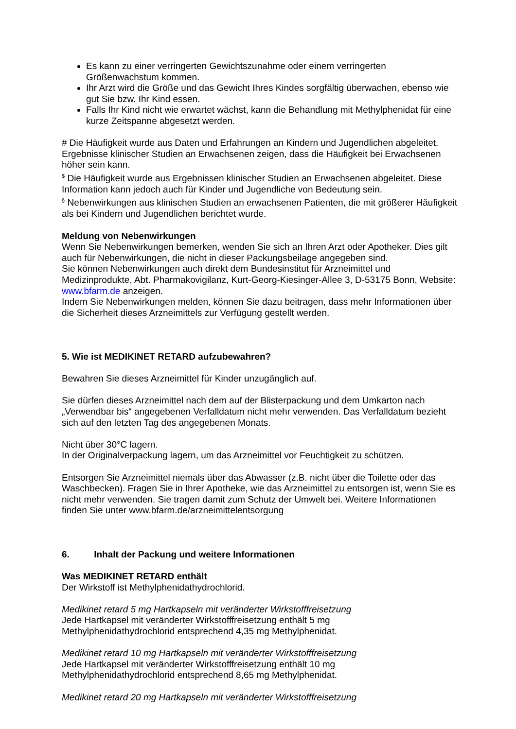Es kann zu einer verringerten Gewichtszunahme oder einem verringerten Größenwachstum kommen.
Ihr Arzt wird die Größe und das Gewicht Ihres Kindes sorgfältig überwachen, ebenso wie gut Sie bzw. Ihr Kind essen.
Falls Ihr Kind nicht wie erwartet wächst, kann die Behandlung mit Methylphenidat für eine kurze Zeitspanne abgesetzt werden.
# Die Häufigkeit wurde aus Daten und Erfahrungen an Kindern und Jugendlichen abgeleitet. Ergebnisse klinischer Studien an Erwachsenen zeigen, dass die Häufigkeit bei Erwachsenen höher sein kann.
<sup>$</sup> Die Häufigkeit wurde aus Ergebnissen klinischer Studien an Erwachsenen abgeleitet. Diese Information kann jedoch auch für Kinder und Jugendliche von Bedeutung sein.
<sup>§</sup> Nebenwirkungen aus klinischen Studien an erwachsenen Patienten, die mit größerer Häufigkeit als bei Kindern und Jugendlichen berichtet wurde.
Meldung von Nebenwirkungen
Wenn Sie Nebenwirkungen bemerken, wenden Sie sich an Ihren Arzt oder Apotheker. Dies gilt auch für Nebenwirkungen, die nicht in dieser Packungsbeilage angegeben sind.
Sie können Nebenwirkungen auch direkt dem Bundesinstitut für Arzneimittel und Medizinprodukte, Abt. Pharmakovigilanz, Kurt-Georg-Kiesinger-Allee 3, D-53175 Bonn, Website: www.bfarm.de anzeigen.
Indem Sie Nebenwirkungen melden, können Sie dazu beitragen, dass mehr Informationen über die Sicherheit dieses Arzneimittels zur Verfügung gestellt werden.
5. Wie ist MEDIKINET RETARD aufzubewahren?
Bewahren Sie dieses Arzneimittel für Kinder unzugänglich auf.
Sie dürfen dieses Arzneimittel nach dem auf der Blisterpackung und dem Umkarton nach „Verwendbar bis“ angegebenen Verfalldatum nicht mehr verwenden. Das Verfalldatum bezieht sich auf den letzten Tag des angegebenen Monats.
Nicht über 30°C lagern.
In der Originalverpackung lagern, um das Arzneimittel vor Feuchtigkeit zu schützen.
Entsorgen Sie Arzneimittel niemals über das Abwasser (z.B. nicht über die Toilette oder das Waschbecken). Fragen Sie in Ihrer Apotheke, wie das Arzneimittel zu entsorgen ist, wenn Sie es nicht mehr verwenden. Sie tragen damit zum Schutz der Umwelt bei. Weitere Informationen finden Sie unter www.bfarm.de/arzneimittelentsorgung
6. Inhalt der Packung und weitere Informationen
Was MEDIKINET RETARD enthält
Der Wirkstoff ist Methylphenidathydrochlorid.
Medikinet retard 5 mg Hartkapseln mit veränderter Wirkstofffreisetzung
Jede Hartkapsel mit veränderter Wirkstofffreisetzung enthält 5 mg
Methylphenidathydrochlorid entsprechend 4,35 mg Methylphenidat.
Medikinet retard 10 mg Hartkapseln mit veränderter Wirkstofffreisetzung
Jede Hartkapsel mit veränderter Wirkstofffreisetzung enthält 10 mg
Methylphenidathydrochlorid entsprechend 8,65 mg Methylphenidat.
Medikinet retard 20 mg Hartkapseln mit veränderter Wirkstofffreisetzung